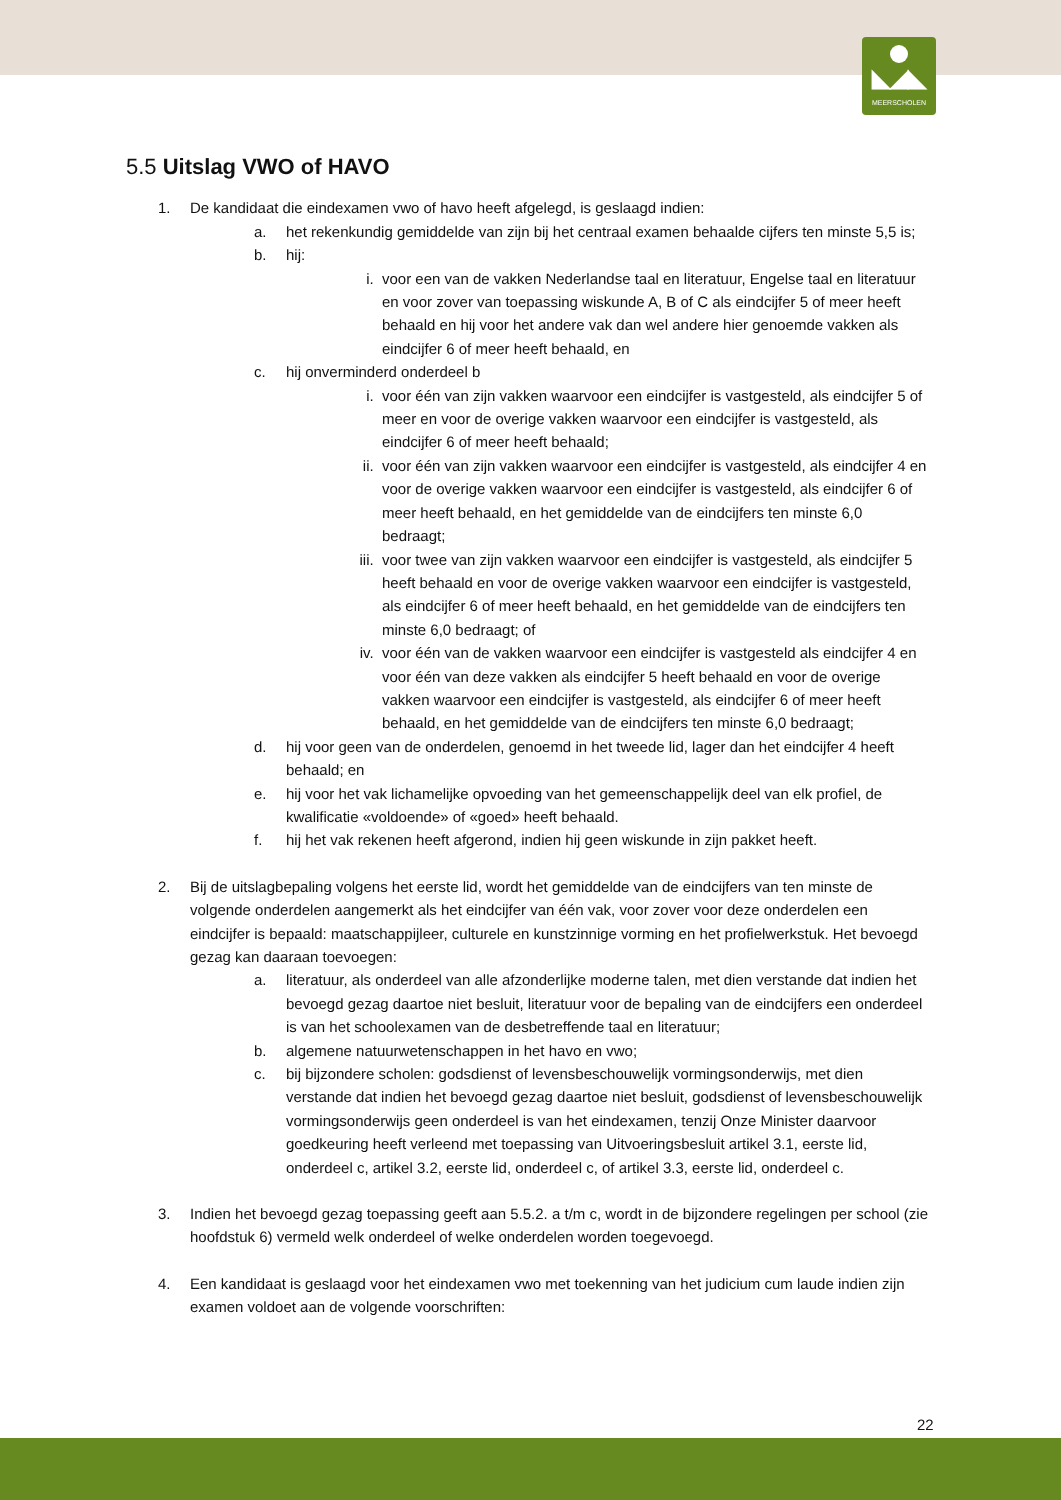◣◢◣
MEERSCHOLEN
5.5 Uitslag VWO of HAVO
1. De kandidaat die eindexamen vwo of havo heeft afgelegd, is geslaagd indien:
a. het rekenkundig gemiddelde van zijn bij het centraal examen behaalde cijfers ten minste 5,5 is;
b. hij:
i. voor een van de vakken Nederlandse taal en literatuur, Engelse taal en literatuur en voor zover van toepassing wiskunde A, B of C als eindcijfer 5 of meer heeft behaald en hij voor het andere vak dan wel andere hier genoemde vakken als eindcijfer 6 of meer heeft behaald, en
c. hij onverminderd onderdeel b
i. voor één van zijn vakken waarvoor een eindcijfer is vastgesteld, als eindcijfer 5 of meer en voor de overige vakken waarvoor een eindcijfer is vastgesteld, als eindcijfer 6 of meer heeft behaald;
ii. voor één van zijn vakken waarvoor een eindcijfer is vastgesteld, als eindcijfer 4 en voor de overige vakken waarvoor een eindcijfer is vastgesteld, als eindcijfer 6 of meer heeft behaald, en het gemiddelde van de eindcijfers ten minste 6,0 bedraagt;
iii. voor twee van zijn vakken waarvoor een eindcijfer is vastgesteld, als eindcijfer 5 heeft behaald en voor de overige vakken waarvoor een eindcijfer is vastgesteld, als eindcijfer 6 of meer heeft behaald, en het gemiddelde van de eindcijfers ten minste 6,0 bedraagt; of
iv. voor één van de vakken waarvoor een eindcijfer is vastgesteld als eindcijfer 4 en voor één van deze vakken als eindcijfer 5 heeft behaald en voor de overige vakken waarvoor een eindcijfer is vastgesteld, als eindcijfer 6 of meer heeft behaald, en het gemiddelde van de eindcijfers ten minste 6,0 bedraagt;
d. hij voor geen van de onderdelen, genoemd in het tweede lid, lager dan het eindcijfer 4 heeft behaald; en
e. hij voor het vak lichamelijke opvoeding van het gemeenschappelijk deel van elk profiel, de kwalificatie «voldoende» of «goed» heeft behaald.
f. hij het vak rekenen heeft afgerond, indien hij geen wiskunde in zijn pakket heeft.
2. Bij de uitslagbepaling volgens het eerste lid, wordt het gemiddelde van de eindcijfers van ten minste de volgende onderdelen aangemerkt als het eindcijfer van één vak, voor zover voor deze onderdelen een eindcijfer is bepaald: maatschappijleer, culturele en kunstzinnige vorming en het profielwerkstuk. Het bevoegd gezag kan daaraan toevoegen:
a. literatuur, als onderdeel van alle afzonderlijke moderne talen, met dien verstande dat indien het bevoegd gezag daartoe niet besluit, literatuur voor de bepaling van de eindcijfers een onderdeel is van het schoolexamen van de desbetreffende taal en literatuur;
b. algemene natuurwetenschappen in het havo en vwo;
c. bij bijzondere scholen: godsdienst of levensbeschouwelijk vormingsonderwijs, met dien verstande dat indien het bevoegd gezag daartoe niet besluit, godsdienst of levensbeschouwelijk vormingsonderwijs geen onderdeel is van het eindexamen, tenzij Onze Minister daarvoor goedkeuring heeft verleend met toepassing van Uitvoeringsbesluit artikel 3.1, eerste lid, onderdeel c, artikel 3.2, eerste lid, onderdeel c, of artikel 3.3, eerste lid, onderdeel c.
3. Indien het bevoegd gezag toepassing geeft aan 5.5.2. a t/m c, wordt in de bijzondere regelingen per school (zie hoofdstuk 6) vermeld welk onderdeel of welke onderdelen worden toegevoegd.
4. Een kandidaat is geslaagd voor het eindexamen vwo met toekenning van het judicium cum laude indien zijn examen voldoet aan de volgende voorschriften:
22